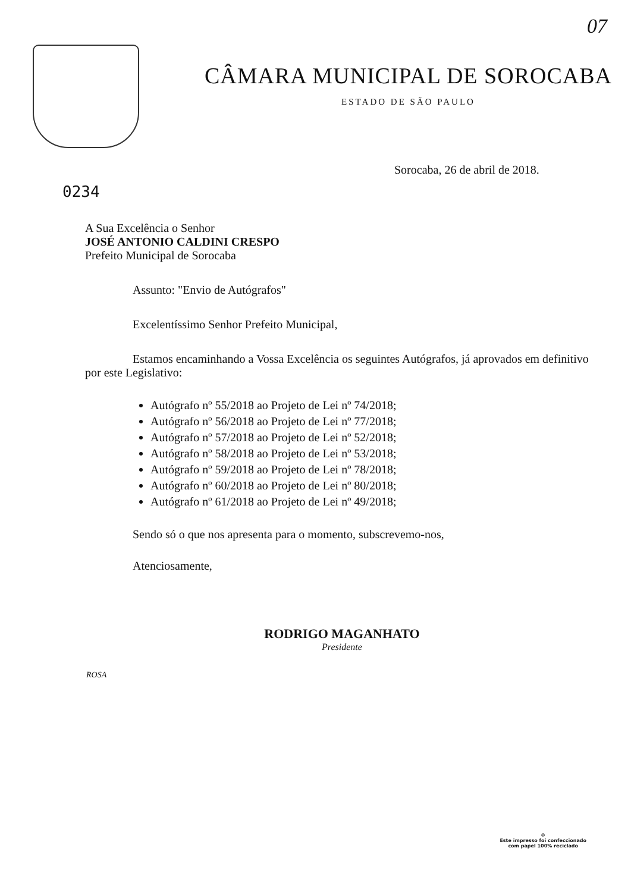07
CÂMARA MUNICIPAL DE SOROCABA
ESTADO DE SÃO PAULO
Sorocaba, 26 de abril de 2018.
0234
A Sua Excelência o Senhor
JOSÉ ANTONIO CALDINI CRESPO
Prefeito Municipal de Sorocaba
Assunto: "Envio de Autógrafos"
Excelentíssimo Senhor Prefeito Municipal,
Estamos encaminhando a Vossa Excelência os seguintes Autógrafos, já aprovados em definitivo por este Legislativo:
Autógrafo nº 55/2018 ao Projeto de Lei nº 74/2018;
Autógrafo nº 56/2018 ao Projeto de Lei nº 77/2018;
Autógrafo nº 57/2018 ao Projeto de Lei nº 52/2018;
Autógrafo nº 58/2018 ao Projeto de Lei nº 53/2018;
Autógrafo nº 59/2018 ao Projeto de Lei nº 78/2018;
Autógrafo nº 60/2018 ao Projeto de Lei nº 80/2018;
Autógrafo nº 61/2018 ao Projeto de Lei nº 49/2018;
Sendo só o que nos apresenta para o momento, subscrevemo-nos,
Atenciosamente,
RODRIGO MAGANHATO
Presidente
ROSA
♻
Este impresso foi confeccionado
com papel 100% reciclado